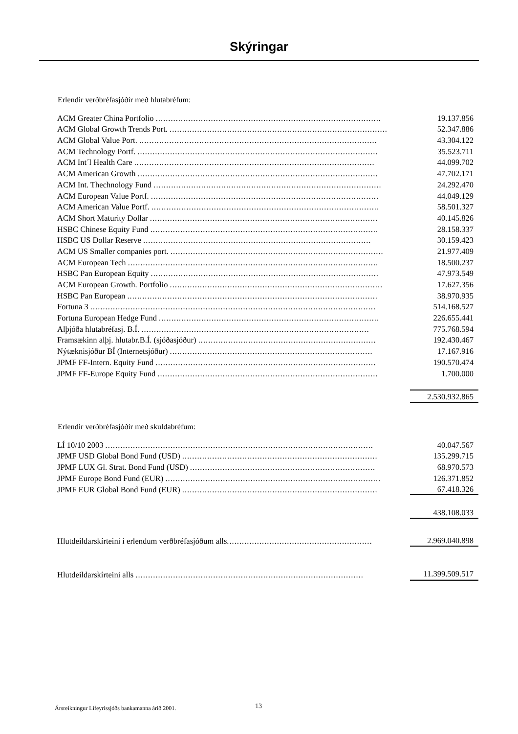Skýringar
Erlendir verðbréfasjóðir með hlutabréfum:
| ACM Greater China Portfolio .......................................................................................... | | 19.137.856 |
| ACM Global Growth Trends Port. ....................................................................................... | | 52.347.886 |
| ACM Global Value Port. ............................................................................................... | | 43.304.122 |
| ACM Technology Portf. ................................................................................................ | | 35.523.711 |
| ACM Int´l Health Care ................................................................................................ | | 44.099.702 |
| ACM American Growth ................................................................................................ | | 47.702.171 |
| ACM Int. Thechnology Fund ........................................................................................... | | 24.292.470 |
| ACM European Value Portf. ........................................................................................... | | 44.049.129 |
| ACM American Value Portf. ........................................................................................... | | 58.501.327 |
| ACM Short Maturity Dollar ........................................................................................... | | 40.145.826 |
| HSBC Chinese Equity Fund ........................................................................................... | | 28.158.337 |
| HSBC US Dollar Reserve ........................................................................................... | | 30.159.423 |
| ACM US Smaller companies port. ..................................................................................... | | 21.977.409 |
| ACM European Tech .................................................................................................... | | 18.500.237 |
| HSBC Pan European Equity ........................................................................................... | | 47.973.549 |
| ACM European Growth. Portfolio ..................................................................................... | | 17.627.356 |
| HSBC Pan European .................................................................................................... | | 38.970.935 |
| Fortuna 3 .................................................................................................................. | | 514.168.527 |
| Fortuna European Hedge Fund ........................................................................................ | | 226.655.441 |
| Alþjóða hlutabréfasj. B.Í. ........................................................................................... | | 775.768.594 |
| Framsækinn alþj. hlutabr.B.Í. (sjóðasjóður) ....................................................................... | | 192.430.467 |
| Nýtæknisjóður BÍ (Internetsjóður) ................................................................................. | | 17.167.916 |
| JPMF FF-Intern. Equity Fund ........................................................................................ | | 190.570.474 |
| JPMF FF-Europe Equity Fund ........................................................................................ | | 1.700.000 |
| | | 2.530.932.865 |
Erlendir verðbréfasjóðir með skuldabréfum:
| LÍ 10/10 2003 ........................................................................................................... | | 40.047.567 |
| JPMF USD Global Bond Fund (USD) .............................................................................. | | 135.299.715 |
| JPMF LUX Gl. Strat. Bond Fund (USD) .......................................................................... | | 68.970.573 |
| JPMF Europe Bond Fund (EUR) ...................................................................................... | | 126.371.852 |
| JPMF EUR Global Bond Fund (EUR) .............................................................................. | | 67.418.326 |
| | | 438.108.033 |
| Hlutdeildarskírteini í erlendum verðbréfasjóðum alls .......................................................... | | 2.969.040.898 |
| Hlutdeildarskírteini alls ........................................................................................... | | 11.399.509.517 |
Ársreikningur Lífeyrissjóðs bankamanna árið 2001.
13